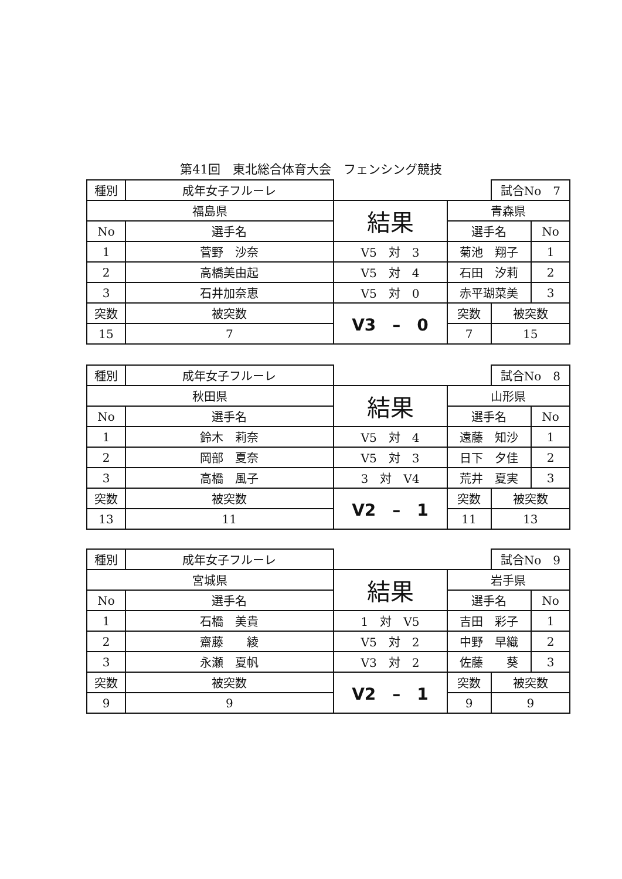第41回　東北総合体育大会　フェンシング競技
| 種別 | 成年女子フルーレ | | | | 試合No 7 | |
| 福島県 | | | 結果 | 青森県 | | |
| No | 選手名 | | | 選手名 | | No |
| 1 | 菅野 沙奈 | | V5 対 3 | 菊池 翔子 | | 1 |
| 2 | 高橋美由起 | | V5 対 4 | 石田 汐莉 | | 2 |
| 3 | 石井加奈恵 | | V5 対 0 | 赤平瑚菜美 | | 3 |
| 突数 | | 被突数 | V3 – 0 | 突数 | 被突数 | |
| 15 | | 7 | | 7 | 15 | |
| 種別 | 成年女子フルーレ | | | | 試合No 8 | |
| 秋田県 | | | 結果 | 山形県 | | |
| No | 選手名 | | | 選手名 | | No |
| 1 | 鈴木 莉奈 | | V5 対 4 | 遠藤 知沙 | | 1 |
| 2 | 岡部 夏奈 | | V5 対 3 | 日下 夕佳 | | 2 |
| 3 | 高橋 風子 | | 3 対 V4 | 荒井 夏実 | | 3 |
| 突数 | | 被突数 | V2 – 1 | 突数 | 被突数 | |
| 13 | | 11 | | 11 | 13 | |
| 種別 | 成年女子フルーレ | | | | 試合No 9 | |
| 宮城県 | | | 結果 | 岩手県 | | |
| No | 選手名 | | | 選手名 | | No |
| 1 | 石橋 美貴 | | 1 対 V5 | 吉田 彩子 | | 1 |
| 2 | 齋藤 綾 | | V5 対 2 | 中野 早織 | | 2 |
| 3 | 永瀬 夏帆 | | V3 対 2 | 佐藤 葵 | | 3 |
| 突数 | | 被突数 | V2 – 1 | 突数 | 被突数 | |
| 9 | | 9 | | 9 | 9 | |